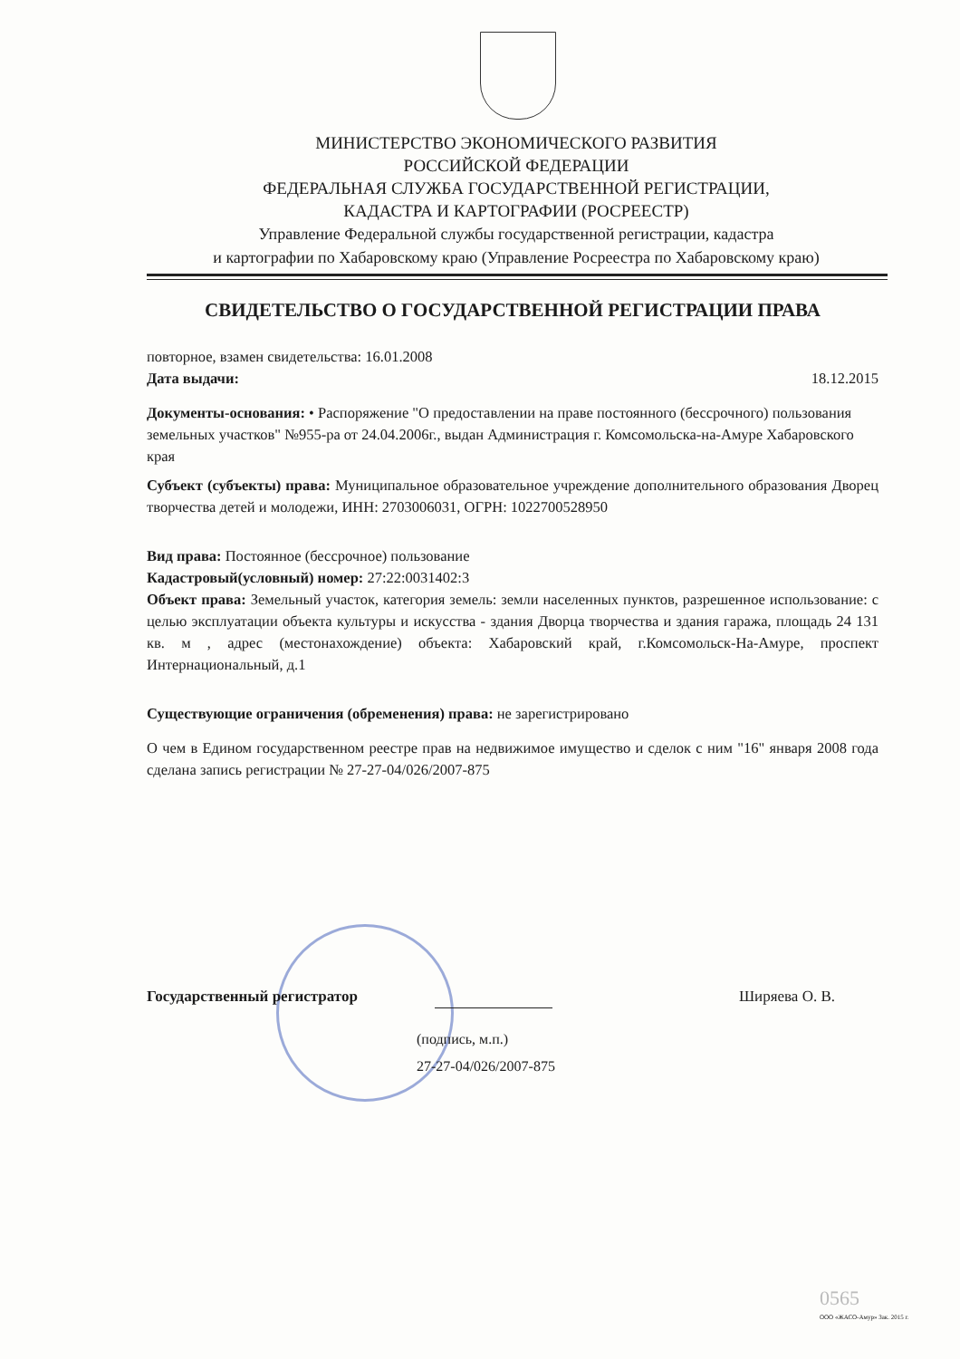МИНИСТЕРСТВО ЭКОНОМИЧЕСКОГО РАЗВИТИЯ
РОССИЙСКОЙ ФЕДЕРАЦИИ
ФЕДЕРАЛЬНАЯ СЛУЖБА ГОСУДАРСТВЕННОЙ РЕГИСТРАЦИИ,
КАДАСТРА И КАРТОГРАФИИ (РОСРЕЕСТР)
Управление Федеральной службы государственной регистрации, кадастра
и картографии по Хабаровскому краю (Управление Росреестра по Хабаровскому краю)
СВИДЕТЕЛЬСТВО О ГОСУДАРСТВЕННОЙ РЕГИСТРАЦИИ ПРАВА
повторное, взамен свидетельства: 16.01.2008
Дата выдачи: 18.12.2015
Документы-основания: • Распоряжение "О предоставлении на праве постоянного (бессрочного) пользования земельных участков" №955-ра от 24.04.2006г., выдан Администрация г. Комсомольска-на-Амуре Хабаровского края
Субъект (субъекты) права: Муниципальное образовательное учреждение дополнительного образования Дворец творчества детей и молодежи, ИНН: 2703006031, ОГРН: 1022700528950
Вид права: Постоянное (бессрочное) пользование
Кадастровый(условный) номер: 27:22:0031402:3
Объект права: Земельный участок, категория земель: земли населенных пунктов, разрешенное использование: с целью эксплуатации объекта культуры и искусства - здания Дворца творчества и здания гаража, площадь 24 131 кв. м , адрес (местонахождение) объекта: Хабаровский край, г.Комсомольск-На-Амуре, проспект Интернациональный, д.1
Существующие ограничения (обременения) права: не зарегистрировано
О чем в Едином государственном реестре прав на недвижимое имущество и сделок с ним "16" января 2008 года сделана запись регистрации № 27-27-04/026/2007-875
Государственный регистратор Ширяева О. В.
(подпись, м.п.)
27-27-04/026/2007-875
0565
ООО «ЖАСО-Амур» Зак. 2015 г.